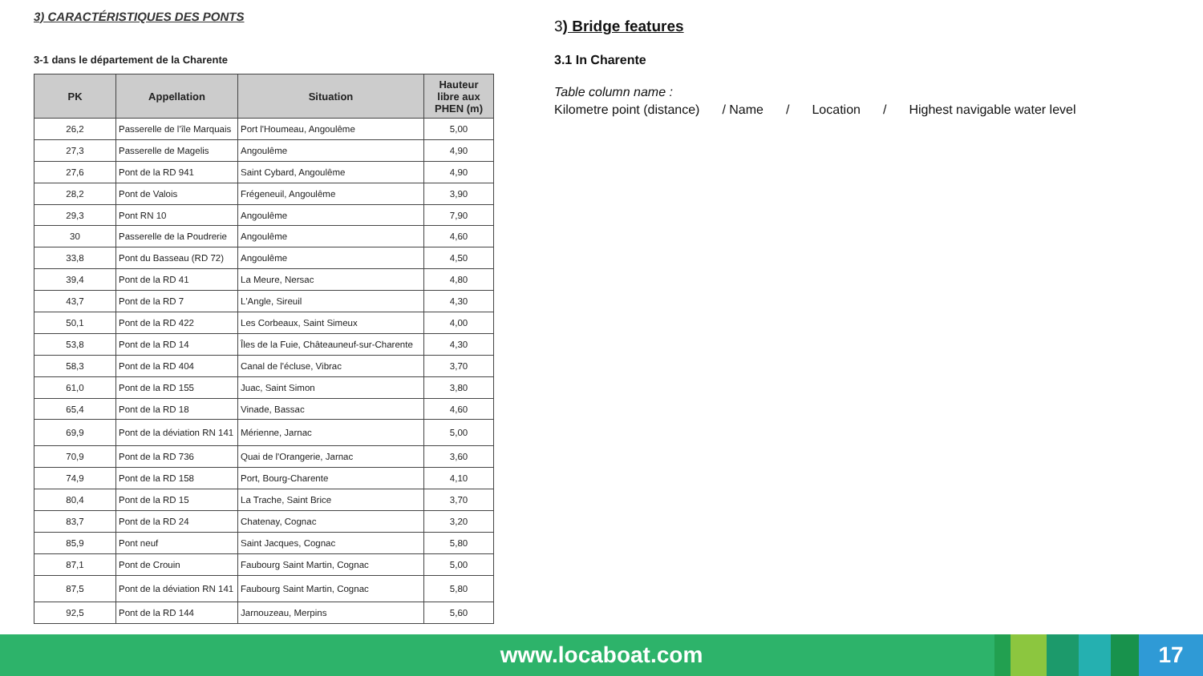3) CARACTÉRISTIQUES DES PONTS
3-1 dans le département de la Charente
| PK | Appellation | Situation | Hauteur libre aux PHEN (m) |
| --- | --- | --- | --- |
| 26,2 | Passerelle de l'île Marquais | Port l'Houmeau, Angoulême | 5,00 |
| 27,3 | Passerelle de Magelis | Angoulême | 4,90 |
| 27,6 | Pont de la RD 941 | Saint Cybard, Angoulême | 4,90 |
| 28,2 | Pont de Valois | Frégeneuil, Angoulême | 3,90 |
| 29,3 | Pont RN 10 | Angoulême | 7,90 |
| 30 | Passerelle de la Poudrerie | Angoulême | 4,60 |
| 33,8 | Pont du Basseau (RD 72) | Angoulême | 4,50 |
| 39,4 | Pont de la RD 41 | La Meure, Nersac | 4,80 |
| 43,7 | Pont de la RD 7 | L'Angle, Sireuil | 4,30 |
| 50,1 | Pont de la RD 422 | Les Corbeaux, Saint Simeux | 4,00 |
| 53,8 | Pont de la RD 14 | Îles de la Fuie, Châteauneuf-sur-Charente | 4,30 |
| 58,3 | Pont de la RD 404 | Canal de l'écluse, Vibrac | 3,70 |
| 61,0 | Pont de la RD 155 | Juac, Saint Simon | 3,80 |
| 65,4 | Pont de la RD 18 | Vinade, Bassac | 4,60 |
| 69,9 | Pont de la déviation RN 141 | Mérienne, Jarnac | 5,00 |
| 70,9 | Pont de la RD 736 | Quai de l'Orangerie, Jarnac | 3,60 |
| 74,9 | Pont de la RD 158 | Port, Bourg-Charente | 4,10 |
| 80,4 | Pont de la RD 15 | La Trache, Saint Brice | 3,70 |
| 83,7 | Pont de la RD 24 | Chatenay, Cognac | 3,20 |
| 85,9 | Pont neuf | Saint Jacques, Cognac | 5,80 |
| 87,1 | Pont de Crouin | Faubourg Saint Martin, Cognac | 5,00 |
| 87,5 | Pont de la déviation RN 141 | Faubourg Saint Martin, Cognac | 5,80 |
| 92,5 | Pont de la RD 144 | Jarnouzeau, Merpins | 5,60 |
3) Bridge features
3.1 In Charente
Table column name :
Kilometre point (distance) / Name / Location / Highest navigable water level
www.locaboat.com
17